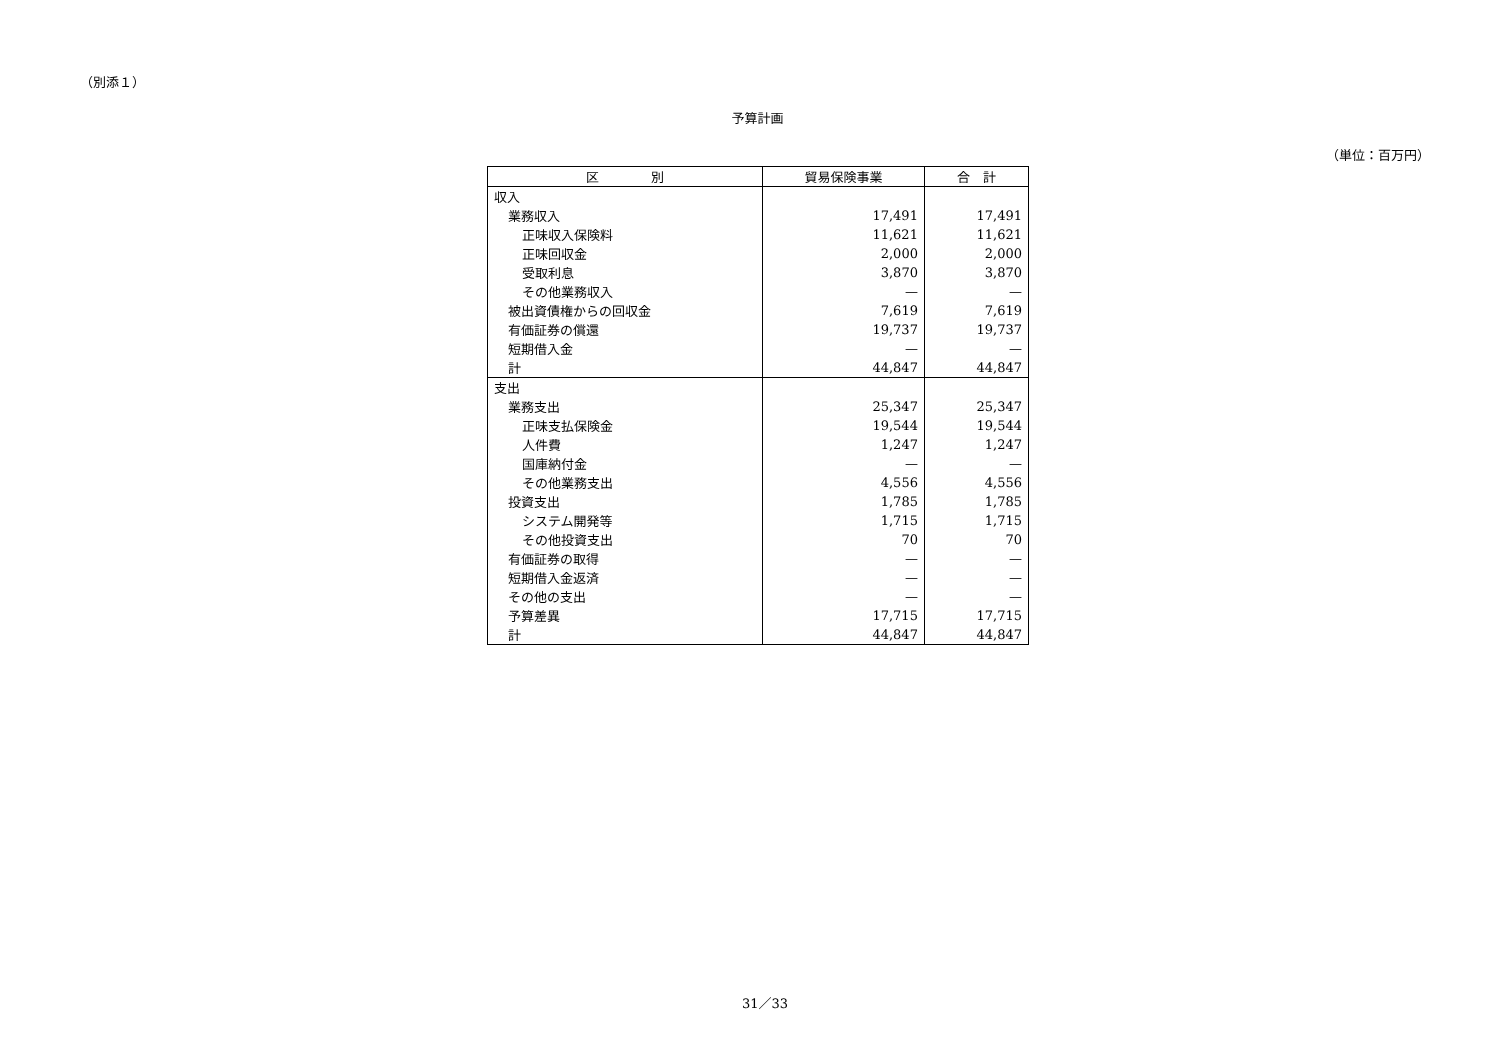（別添１）
予算計画
（単位：百万円）
| 区 別 | 貿易保険事業 | 合 計 |
| --- | --- | --- |
| 収入 | | |
| 業務収入 | 17,491 | 17,491 |
| 正味収入保険料 | 11,621 | 11,621 |
| 正味回収金 | 2,000 | 2,000 |
| 受取利息 | 3,870 | 3,870 |
| その他業務収入 | — | — |
| 被出資債権からの回収金 | 7,619 | 7,619 |
| 有価証券の償還 | 19,737 | 19,737 |
| 短期借入金 | — | — |
| 計 | 44,847 | 44,847 |
| 支出 | | |
| 業務支出 | 25,347 | 25,347 |
| 正味支払保険金 | 19,544 | 19,544 |
| 人件費 | 1,247 | 1,247 |
| 国庫納付金 | — | — |
| その他業務支出 | 4,556 | 4,556 |
| 投資支出 | 1,785 | 1,785 |
| システム開発等 | 1,715 | 1,715 |
| その他投資支出 | 70 | 70 |
| 有価証券の取得 | — | — |
| 短期借入金返済 | — | — |
| その他の支出 | — | — |
| 予算差異 | 17,715 | 17,715 |
| 計 | 44,847 | 44,847 |
31／33